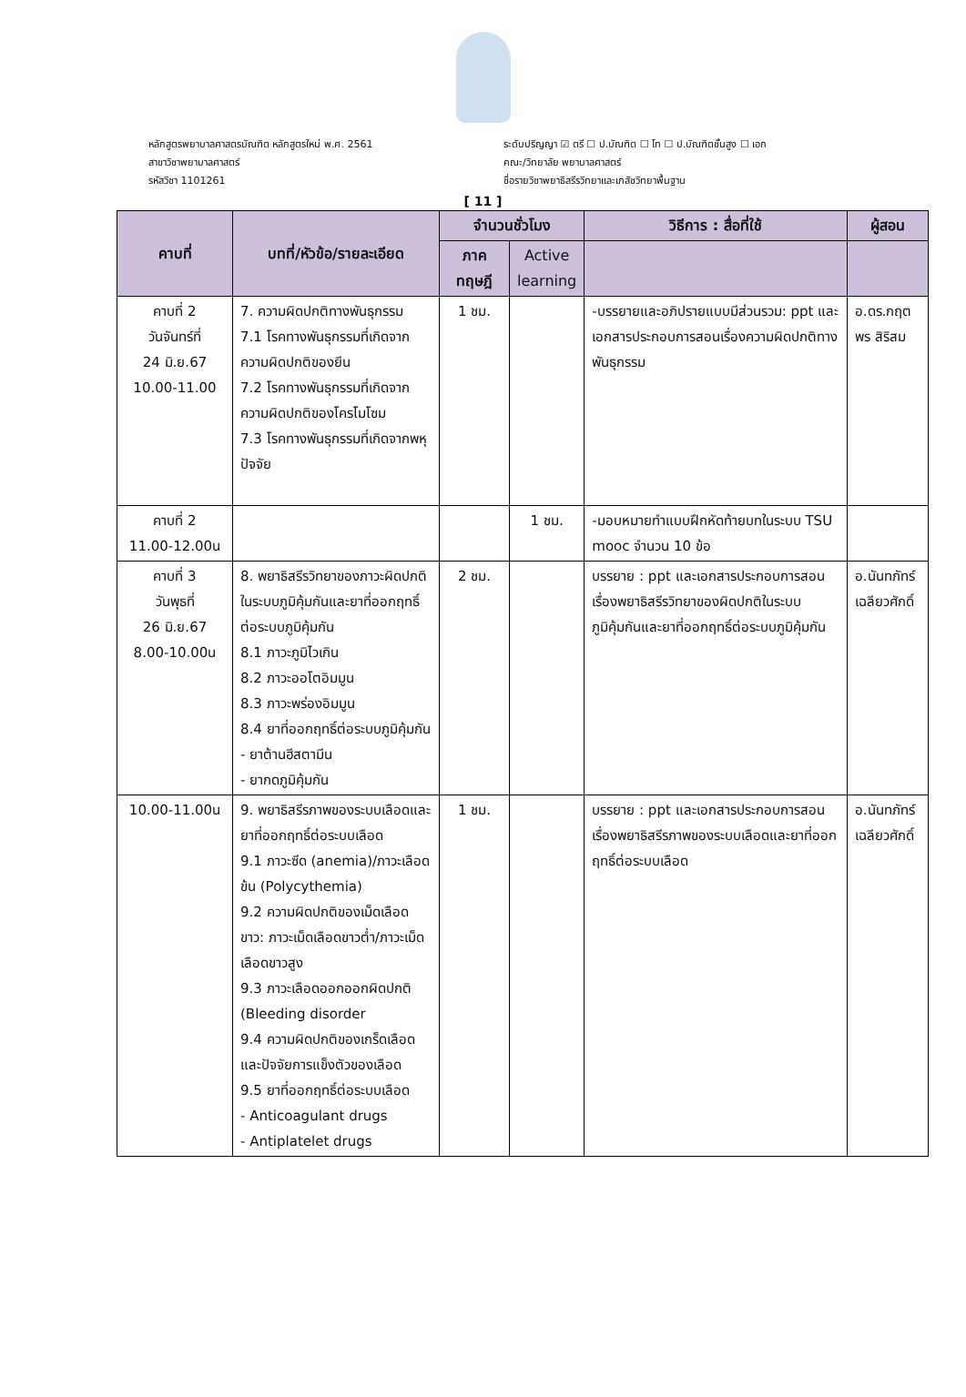หลักสูตรพยาบาลศาสตรบัณฑิต หลักสูตรใหม่ พ.ศ. 2561
สาขาวิชาพยาบาลศาสตร์
รหัสวิชา 1101261
ระดับปริญญา ☑ ตรี ☐ ป.บัณฑิต ☐ โท ☐ ป.บัณฑิตชั้นสูง ☐ เอก
คณะ/วิทยาลัย พยาบาลศาสตร์
ชื่อรายวิชาพยาธิสรีรวิทยาและเภสัชวิทยาพื้นฐาน
[ 11 ]
| คาบที่ | บทที่/หัวข้อ/รายละเอียด | จำนวนชั่วโมง | | วิธีการ : สื่อที่ใช้ | ผู้สอน |
| --- | --- | --- | --- | --- | --- |
| | | ภาค ทฤษฎี | Active learning | | |
| คาบที่ 2 วันจันทร์ที่ 24 มิ.ย.67 10.00-11.00 | 7. ความผิดปกติทางพันธุกรรม 7.1 โรคทางพันธุกรรมที่เกิดจากความผิดปกติของยีน 7.2 โรคทางพันธุกรรมที่เกิดจากความผิดปกติของโครโมโซม 7.3 โรคทางพันธุกรรมที่เกิดจากพหุปัจจัย | 1 ชม. | | -บรรยายและอภิปรายแบบมีส่วนรวม: ppt และเอกสารประกอบการสอนเรื่องความผิดปกติทางพันธุกรรม | อ.ดร.กฤตพร สิริสม |
| คาบที่ 2 11.00-12.00น | | | 1 ชม. | -มอบหมายทำแบบฝึกหัดท้ายบทในระบบ TSU mooc จำนวน 10 ข้อ | |
| คาบที่ 3 วันพุธที่ 26 มิ.ย.67 8.00-10.00น | 8. พยาธิสรีรวิทยาของภาวะผิดปกติในระบบภูมิคุ้มกันและยาที่ออกฤทธิ์ต่อระบบภูมิคุ้มกัน 8.1 ภาวะภูมิไวเกิน 8.2 ภาวะออโตอิมมูน 8.3 ภาวะพร่องอิมมูน 8.4 ยาที่ออกฤทธิ์ต่อระบบภูมิคุ้มกัน - ยาต้านฮีสตามีน - ยากดภูมิคุ้มกัน | 2 ชม. | | บรรยาย : ppt และเอกสารประกอบการสอนเรื่องพยาธิสรีรวิทยาของผิดปกติในระบบภูมิคุ้มกันและยาที่ออกฤทธิ์ต่อระบบภูมิคุ้มกัน | อ.นันทภัทร์ เฉลียวศักดิ์ |
| 10.00-11.00น | 9. พยาธิสรีรภาพของระบบเลือดและยาที่ออกฤทธิ์ต่อระบบเลือด 9.1 ภาวะซีด (anemia)/ภาวะเลือดข้น (Polycythemia) 9.2 ความผิดปกติของเม็ดเลือดขาว: ภาวะเม็ดเลือดขาวต่ำ/ภาวะเม็ดเลือดขาวสูง 9.3 ภาวะเลือดออกออกผิดปกติ (Bleeding disorder 9.4 ความผิดปกติของเกร็ดเลือดและปัจจัยการแข็งตัวของเลือด 9.5 ยาที่ออกฤทธิ์ต่อระบบเลือด - Anticoagulant drugs - Antiplatelet drugs | 1 ชม. | | บรรยาย : ppt และเอกสารประกอบการสอนเรื่องพยาธิสรีรภาพของระบบเลือดและยาที่ออกฤทธิ์ต่อระบบเลือด | อ.นันทภัทร์ เฉลียวศักดิ์ |